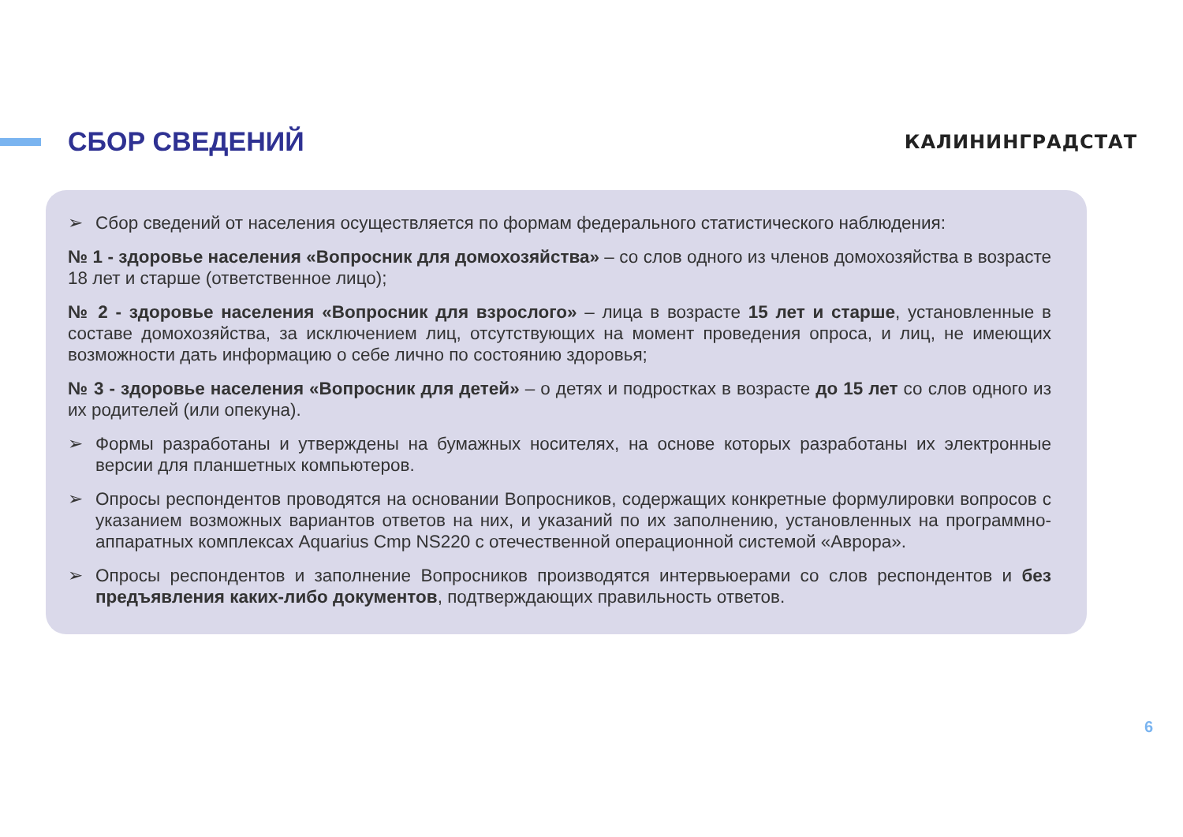СБОР СВЕДЕНИЙ
КАЛИНИНГРАДСТАТ
➢ Сбор сведений от населения осуществляется по формам федерального статистического наблюдения:
№ 1 - здоровье населения «Вопросник для домохозяйства» – со слов одного из членов домохозяйства в возрасте 18 лет и старше (ответственное лицо);
№ 2 - здоровье населения «Вопросник для взрослого» – лица в возрасте 15 лет и старше, установленные в составе домохозяйства, за исключением лиц, отсутствующих на момент проведения опроса, и лиц, не имеющих возможности дать информацию о себе лично по состоянию здоровья;
№ 3 - здоровье населения «Вопросник для детей» – о детях и подростках в возрасте до 15 лет со слов одного из их родителей (или опекуна).
➢ Формы разработаны и утверждены на бумажных носителях, на основе которых разработаны их электронные версии для планшетных компьютеров.
➢ Опросы респондентов проводятся на основании Вопросников, содержащих конкретные формулировки вопросов с указанием возможных вариантов ответов на них, и указаний по их заполнению, установленных на программно-аппаратных комплексах Aquarius Cmp NS220 с отечественной операционной системой «Аврора».
➢ Опросы респондентов и заполнение Вопросников производятся интервьюерами со слов респондентов и без предъявления каких-либо документов, подтверждающих правильность ответов.
6